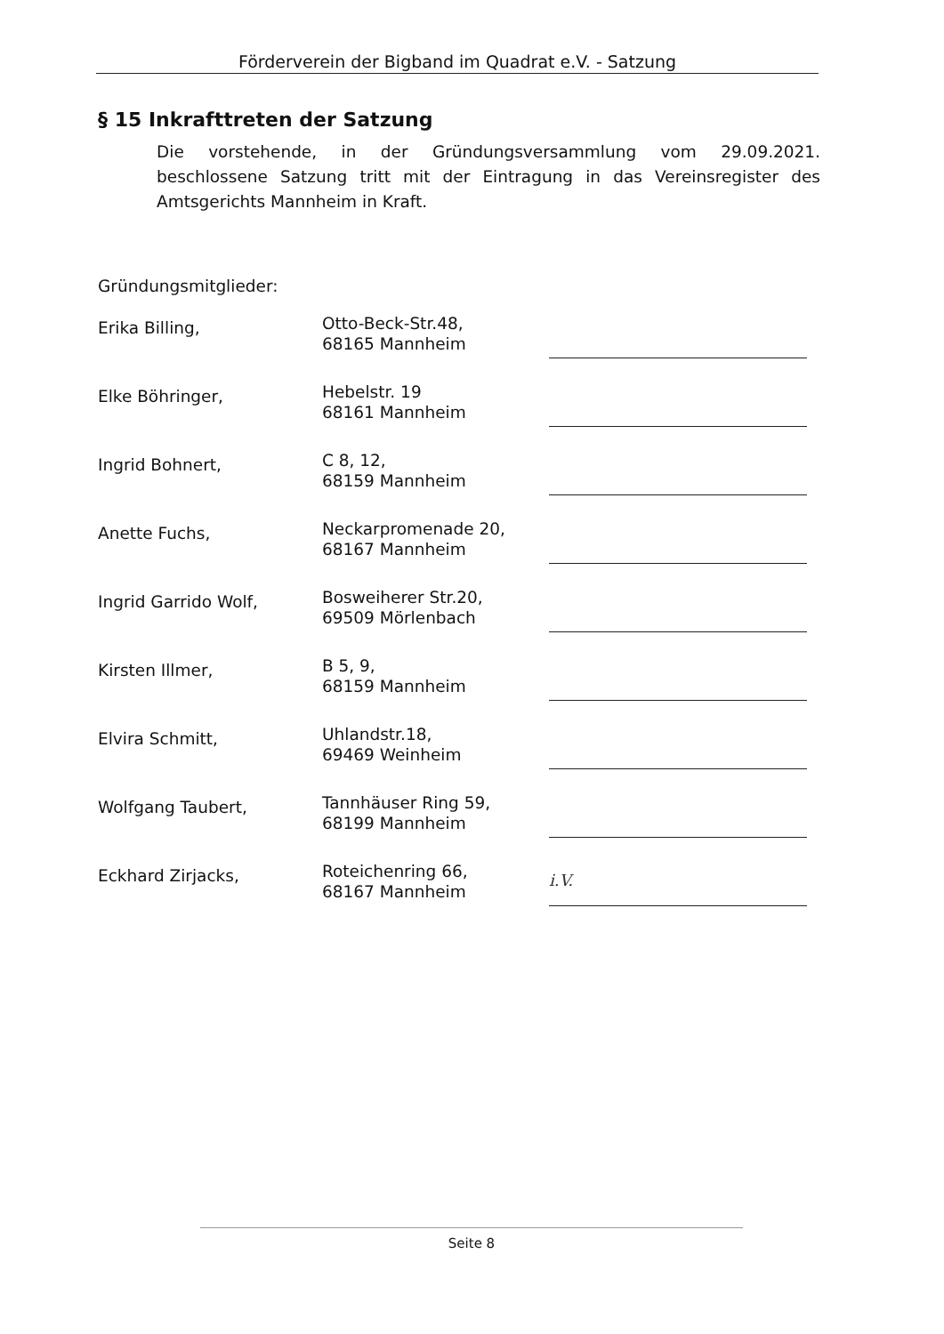Förderverein der Bigband im Quadrat e.V. - Satzung
§ 15 Inkrafttreten der Satzung
Die vorstehende, in der Gründungsversammlung vom 29.09.2021. beschlossene Satzung tritt mit der Eintragung in das Vereinsregister des Amtsgerichts Mannheim in Kraft.
Gründungsmitglieder:
| Erika Billing, | Otto-Beck-Str.48, 68165 Mannheim | |
| Elke Böhringer, | Hebelstr. 19 68161 Mannheim | |
| Ingrid Bohnert, | C 8, 12, 68159 Mannheim | |
| Anette Fuchs, | Neckarpromenade 20, 68167 Mannheim | |
| Ingrid Garrido Wolf, | Bosweiherer Str.20, 69509 Mörlenbach | |
| Kirsten Illmer, | B 5, 9, 68159 Mannheim | |
| Elvira Schmitt, | Uhlandstr.18, 69469 Weinheim | |
| Wolfgang Taubert, | Tannhäuser Ring 59, 68199 Mannheim | |
| Eckhard Zirjacks, | Roteichenring 66, 68167 Mannheim | i.V. |
Seite 8